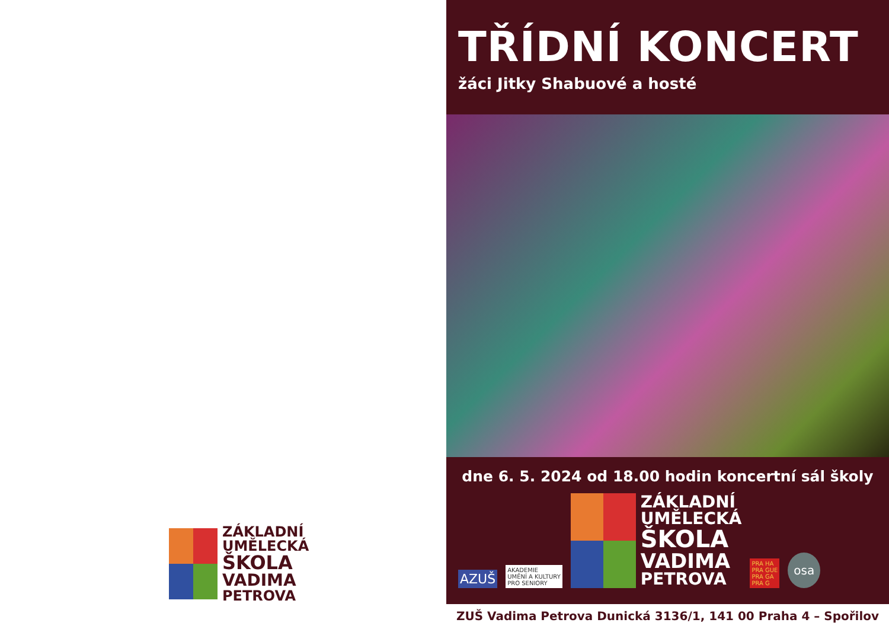ZÁKLADNÍ
UMĚLECKÁ
ŠKOLA
VADIMA
PETROVA
TŘÍDNÍ KONCERT
žáci Jitky Shabuové a hosté
dne 6. 5. 2024 od 18.00 hodin koncertní sál školy
AZUŠ
AKADEMIE
UMĚNÍ A KULTURY
PRO SENIORY
ZÁKLADNÍ
UMĚLECKÁ
ŠKOLA
VADIMA
PETROVA
PRA HA
PRA GUE
PRA GA
PRA G
osa
ZUŠ Vadima Petrova Dunická 3136/1, 141 00 Praha 4 – Spořilov